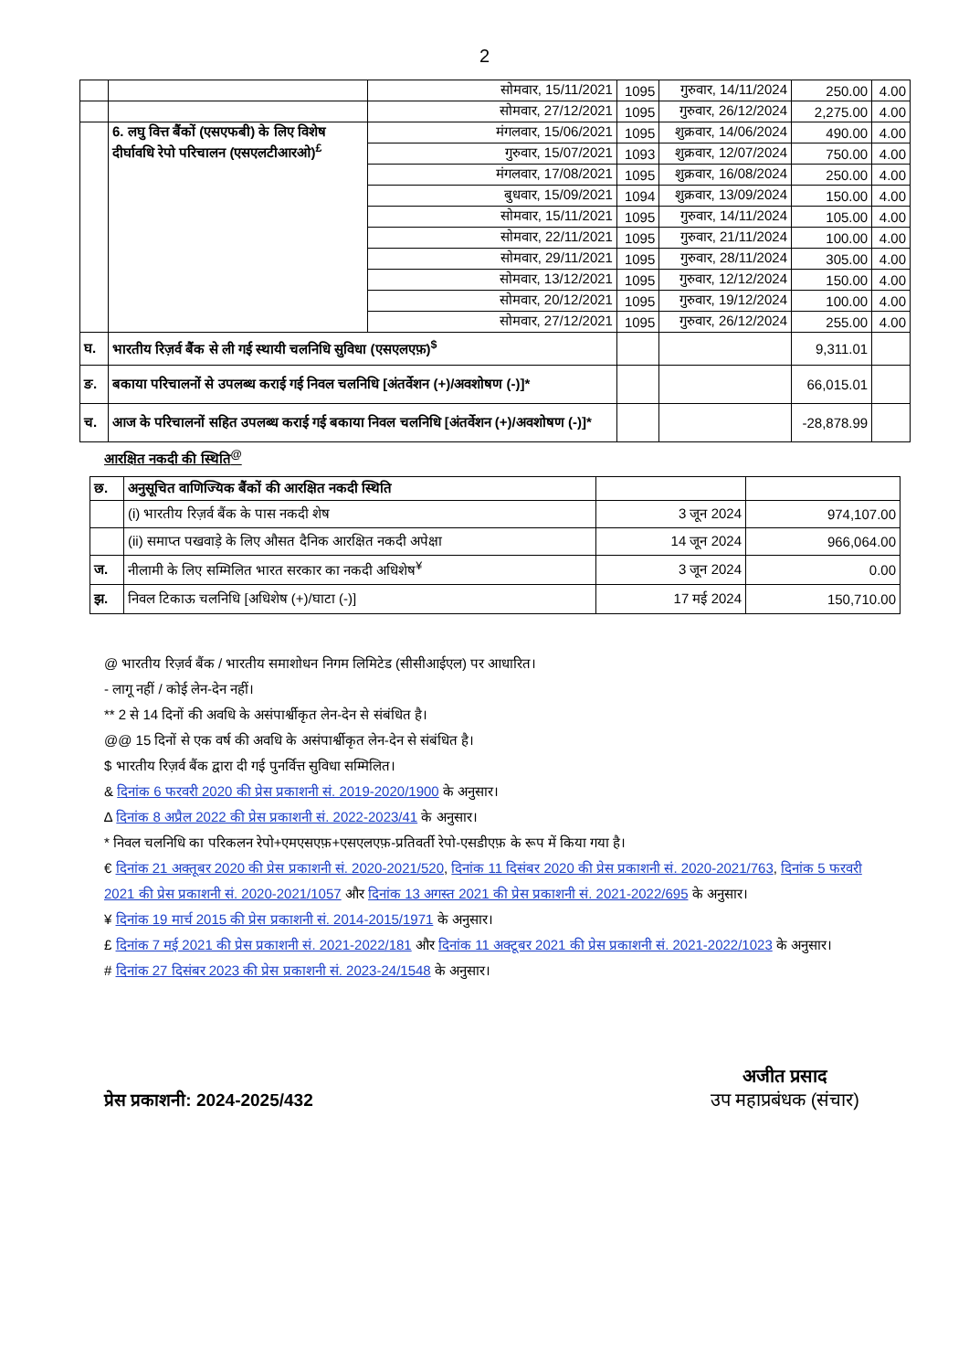2
| | | सोमवार, 15/11/2021 | 1095 | गुरुवार, 14/11/2024 | 250.00 | 4.00 |
| | | सोमवार, 27/12/2021 | 1095 | गुरुवार, 26/12/2024 | 2,275.00 | 4.00 |
| | 6. लघु वित्त बैंकों (एसएफबी) के लिए विशेष दीर्घावधि रेपो परिचालन (एसएलटीआरओ)<sup>£</sup> | मंगलवार, 15/06/2021 | 1095 | शुक्रवार, 14/06/2024 | 490.00 | 4.00 |
| | | गुरुवार, 15/07/2021 | 1093 | शुक्रवार, 12/07/2024 | 750.00 | 4.00 |
| | | मंगलवार, 17/08/2021 | 1095 | शुक्रवार, 16/08/2024 | 250.00 | 4.00 |
| | | बुधवार, 15/09/2021 | 1094 | शुक्रवार, 13/09/2024 | 150.00 | 4.00 |
| | | सोमवार, 15/11/2021 | 1095 | गुरुवार, 14/11/2024 | 105.00 | 4.00 |
| | | सोमवार, 22/11/2021 | 1095 | गुरुवार, 21/11/2024 | 100.00 | 4.00 |
| | | सोमवार, 29/11/2021 | 1095 | गुरुवार, 28/11/2024 | 305.00 | 4.00 |
| | | सोमवार, 13/12/2021 | 1095 | गुरुवार, 12/12/2024 | 150.00 | 4.00 |
| | | सोमवार, 20/12/2021 | 1095 | गुरुवार, 19/12/2024 | 100.00 | 4.00 |
| | | सोमवार, 27/12/2021 | 1095 | गुरुवार, 26/12/2024 | 255.00 | 4.00 |
| घ. | भारतीय रिज़र्व बैंक से ली गई स्थायी चलनिधि सुविधा (एसएलएफ़)<sup>$</sup> | | | | 9,311.01 | |
| ङ. | बकाया परिचालनों से उपलब्ध कराई गई निवल चलनिधि [अंतर्वेशन (+)/अवशोषण (-)]* | | | | 66,015.01 | |
| च. | आज के परिचालनों सहित उपलब्ध कराई गई बकाया निवल चलनिधि [अंतर्वेशन (+)/अवशोषण (-)]* | | | | -28,878.99 | |
आरक्षित नकदी की स्थिति<sup>@</sup>
| छ. | अनुसूचित वाणिज्यिक बैंकों की आरक्षित नकदी स्थिति | | |
| | (i) भारतीय रिज़र्व बैंक के पास नकदी शेष | 3 जून 2024 | 974,107.00 |
| | (ii) समाप्त पखवाड़े के लिए औसत दैनिक आरक्षित नकदी अपेक्षा | 14 जून 2024 | 966,064.00 |
| ज. | नीलामी के लिए सम्मिलित भारत सरकार का नकदी अधिशेष<sup>¥</sup> | 3 जून 2024 | 0.00 |
| झ. | निवल टिकाऊ चलनिधि [अधिशेष (+)/घाटा (-)] | 17 मई 2024 | 150,710.00 |
@ भारतीय रिज़र्व बैंक / भारतीय समाशोधन निगम लिमिटेड (सीसीआईएल) पर आधारित।
- लागू नहीं / कोई लेन-देन नहीं।
** 2 से 14 दिनों की अवधि के असंपार्श्वीकृत लेन-देन से संबंधित है।
@@ 15 दिनों से एक वर्ष की अवधि के असंपार्श्वीकृत लेन-देन से संबंधित है।
$ भारतीय रिज़र्व बैंक द्वारा दी गई पुनर्वित्त सुविधा सम्मिलित।
& दिनांक 6 फरवरी 2020 की प्रेस प्रकाशनी सं. 2019-2020/1900 के अनुसार।
∆ दिनांक 8 अप्रैल 2022 की प्रेस प्रकाशनी सं. 2022-2023/41 के अनुसार।
* निवल चलनिधि का परिकलन रेपो+एमएसएफ़+एसएलएफ़-प्रतिवर्ती रेपो-एसडीएफ़ के रूप में किया गया है।
€ दिनांक 21 अक्तूबर 2020 की प्रेस प्रकाशनी सं. 2020-2021/520, दिनांक 11 दिसंबर 2020 की प्रेस प्रकाशनी सं. 2020-2021/763, दिनांक 5 फरवरी 2021 की प्रेस प्रकाशनी सं. 2020-2021/1057 और दिनांक 13 अगस्त 2021 की प्रेस प्रकाशनी सं. 2021-2022/695 के अनुसार।
¥ दिनांक 19 मार्च 2015 की प्रेस प्रकाशनी सं. 2014-2015/1971 के अनुसार।
£ दिनांक 7 मई 2021 की प्रेस प्रकाशनी सं. 2021-2022/181 और दिनांक 11 अक्टूबर 2021 की प्रेस प्रकाशनी सं. 2021-2022/1023 के अनुसार।
# दिनांक 27 दिसंबर 2023 की प्रेस प्रकाशनी सं. 2023-24/1548 के अनुसार।
प्रेस प्रकाशनी: 2024-2025/432 अजीत प्रसाद
उप महाप्रबंधक (संचार)